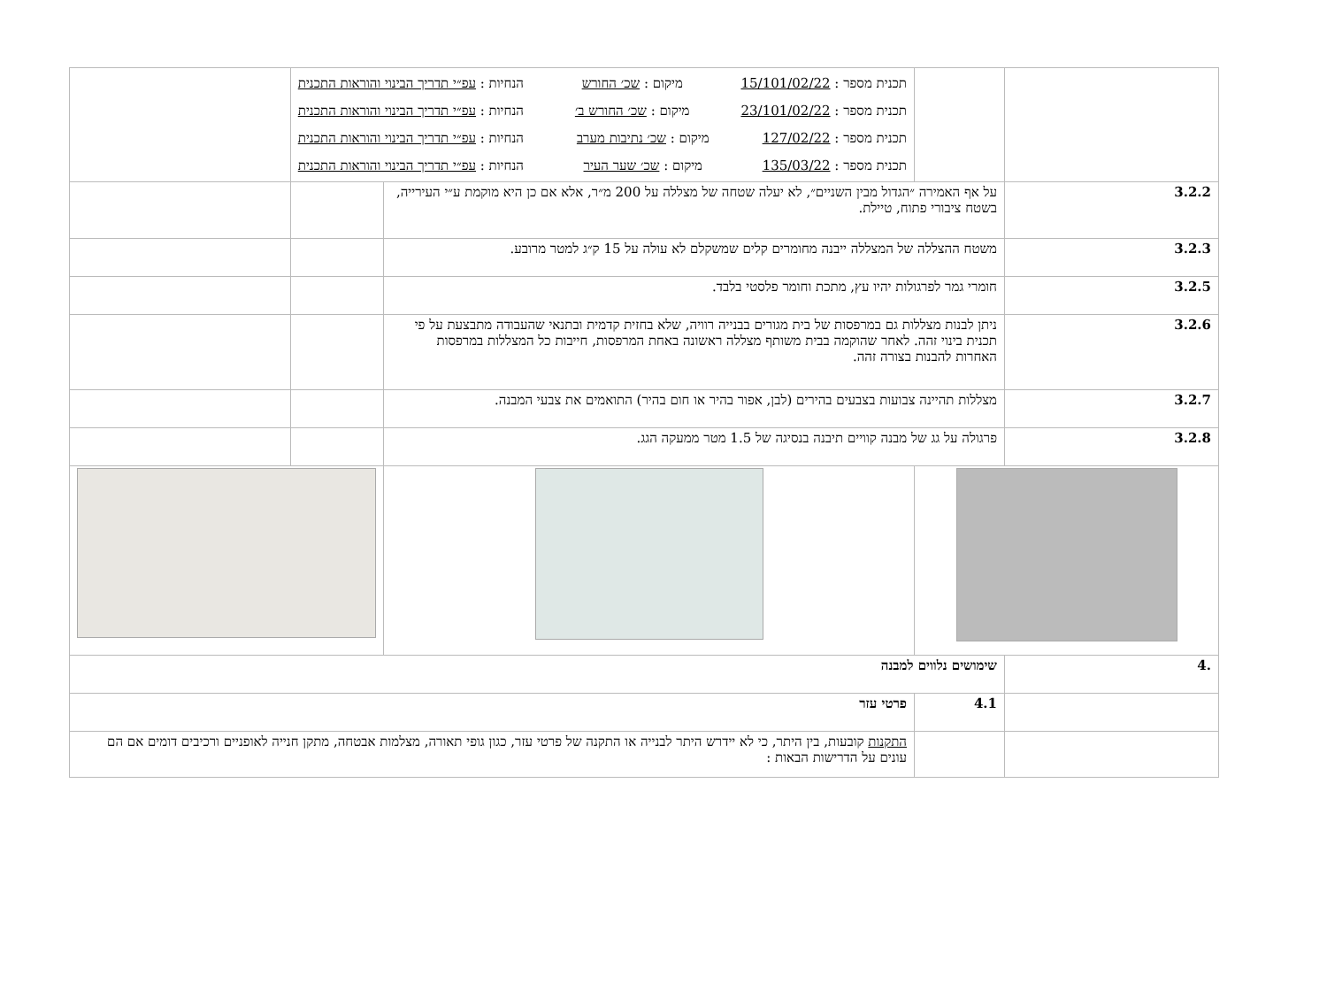| | | תכנית מספר : 15/101/02/22 מיקום : שכ׳ החורש הנחיות : עפ״י תדריך הבינוי והוראות התכנית תכנית מספר : 23/101/02/22 מיקום : שכ׳ החורש ב׳ הנחיות : עפ״י תדריך הבינוי והוראות התכנית תכנית מספר : 127/02/22 מיקום : שכ׳ נתיבות מערב הנחיות : עפ״י תדריך הבינוי והוראות התכנית תכנית מספר : 135/03/22 מיקום : שכ׳ שער העיר הנחיות : עפ״י תדריך הבינוי והוראות התכנית | | |
| 3.2.2 | על אף האמירה ״הגדול מבין השניים״, לא יעלה שטחה של מצללה על 200 מ״ר, אלא אם כן היא מוקמת ע״י העירייה, בשטח ציבורי פתוח, טיילת. | | | |
| 3.2.3 | משטח ההצללה של המצללה ייבנה מחומרים קלים שמשקלם לא עולה על 15 ק״ג למטר מרובע. | | | |
| 3.2.5 | חומרי גמר לפרגולות יהיו עץ, מתכת וחומר פלסטי בלבד. | | | |
| 3.2.6 | ניתן לבנות מצללות גם במרפסות של בית מגורים בבנייה רוויה, שלא בחזית קדמית ובתנאי שהעבודה מתבצעת על פי תכנית בינוי זהה. לאחר שהוקמה בבית משותף מצללה ראשונה באחת המרפסות, חייבות כל המצללות במרפסות האחרות להבנות בצורה זהה. | | | |
| 3.2.7 | מצללות תהיינה צבועות בצבעים בהירים (לבן, אפור בהיר או חום בהיר) התואמים את צבעי המבנה. | | | |
| 3.2.8 | פרגולה על גג של מבנה קוויים תיבנה בנסיגה של 1.5 מטר ממעקה הגג. | | | |
| .4 | שימושים נלווים למבנה | | | |
| | 4.1 | פרטי עזר | | |
| | | התקנות קובעות, בין היתר, כי לא יידרש היתר לבנייה או התקנה של פרטי עזר, כגון גופי תאורה, מצלמות אבטחה, מתקן חנייה לאופניים ורכיבים דומים אם הם עונים על הדרישות הבאות : | | |